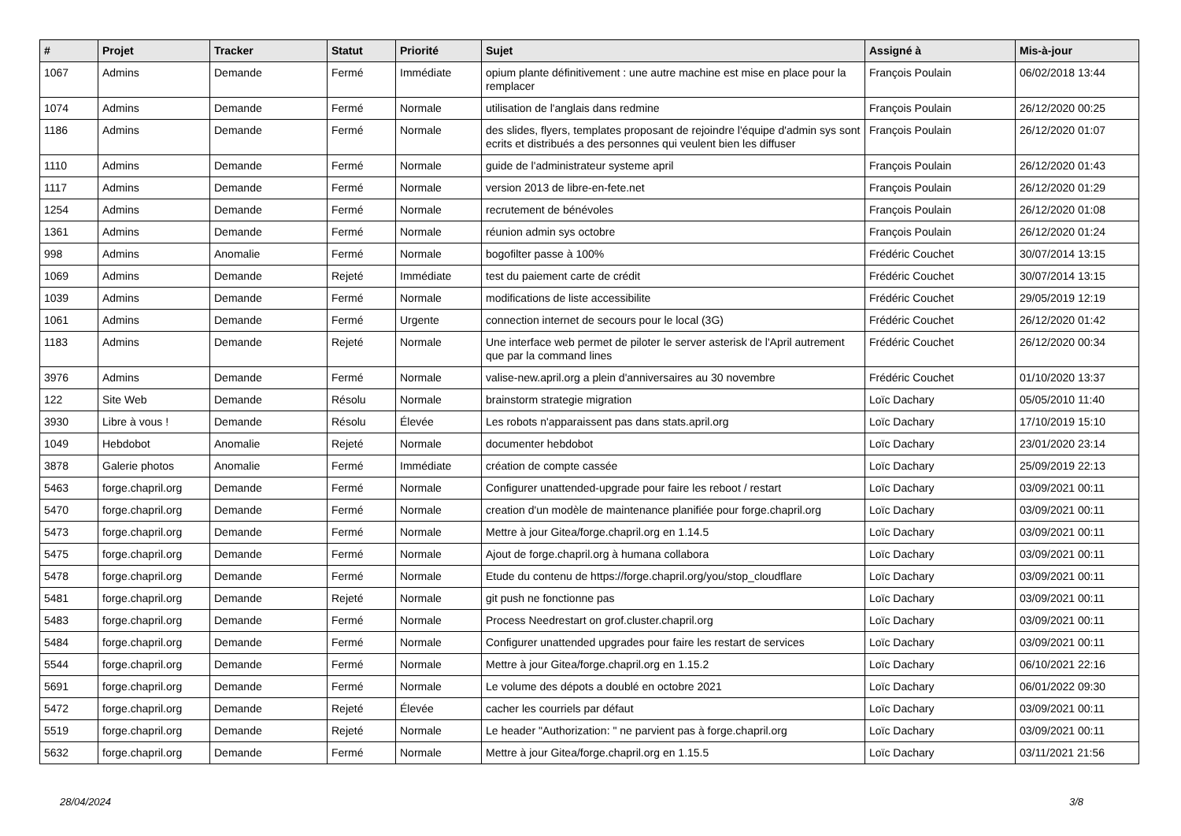| # | Projet | Tracker | Statut | Priorité | Sujet | Assigné à | Mis-à-jour |
| --- | --- | --- | --- | --- | --- | --- | --- |
| 1067 | Admins | Demande | Fermé | Immédiate | opium plante définitivement : une autre machine est mise en place pour la remplacer | François Poulain | 06/02/2018 13:44 |
| 1074 | Admins | Demande | Fermé | Normale | utilisation de l'anglais dans redmine | François Poulain | 26/12/2020 00:25 |
| 1186 | Admins | Demande | Fermé | Normale | des slides, flyers, templates proposant de rejoindre l'équipe d'admin sys sont ecrits et distribués a des personnes qui veulent bien les diffuser | François Poulain | 26/12/2020 01:07 |
| 1110 | Admins | Demande | Fermé | Normale | guide de l'administrateur systeme april | François Poulain | 26/12/2020 01:43 |
| 1117 | Admins | Demande | Fermé | Normale | version 2013 de libre-en-fete.net | François Poulain | 26/12/2020 01:29 |
| 1254 | Admins | Demande | Fermé | Normale | recrutement de bénévoles | François Poulain | 26/12/2020 01:08 |
| 1361 | Admins | Demande | Fermé | Normale | réunion admin sys octobre | François Poulain | 26/12/2020 01:24 |
| 998 | Admins | Anomalie | Fermé | Normale | bogofilter passe à 100% | Frédéric Couchet | 30/07/2014 13:15 |
| 1069 | Admins | Demande | Rejeté | Immédiate | test du paiement carte de crédit | Frédéric Couchet | 30/07/2014 13:15 |
| 1039 | Admins | Demande | Fermé | Normale | modifications de liste accessibilite | Frédéric Couchet | 29/05/2019 12:19 |
| 1061 | Admins | Demande | Fermé | Urgente | connection internet de secours pour le local (3G) | Frédéric Couchet | 26/12/2020 01:42 |
| 1183 | Admins | Demande | Rejeté | Normale | Une interface web permet de piloter le server asterisk de l'April autrement que par la command lines | Frédéric Couchet | 26/12/2020 00:34 |
| 3976 | Admins | Demande | Fermé | Normale | valise-new.april.org a plein d'anniversaires au 30 novembre | Frédéric Couchet | 01/10/2020 13:37 |
| 122 | Site Web | Demande | Résolu | Normale | brainstorm strategie migration | Loïc Dachary | 05/05/2010 11:40 |
| 3930 | Libre à vous ! | Demande | Résolu | Élevée | Les robots n'apparaissent pas dans stats.april.org | Loïc Dachary | 17/10/2019 15:10 |
| 1049 | Hebdobot | Anomalie | Rejeté | Normale | documenter hebdobot | Loïc Dachary | 23/01/2020 23:14 |
| 3878 | Galerie photos | Anomalie | Fermé | Immédiate | création de compte cassée | Loïc Dachary | 25/09/2019 22:13 |
| 5463 | forge.chapril.org | Demande | Fermé | Normale | Configurer unattended-upgrade pour faire les reboot / restart | Loïc Dachary | 03/09/2021 00:11 |
| 5470 | forge.chapril.org | Demande | Fermé | Normale | creation d'un modèle de maintenance planifiée pour forge.chapril.org | Loïc Dachary | 03/09/2021 00:11 |
| 5473 | forge.chapril.org | Demande | Fermé | Normale | Mettre à jour Gitea/forge.chapril.org en 1.14.5 | Loïc Dachary | 03/09/2021 00:11 |
| 5475 | forge.chapril.org | Demande | Fermé | Normale | Ajout de forge.chapril.org à humana collabora | Loïc Dachary | 03/09/2021 00:11 |
| 5478 | forge.chapril.org | Demande | Fermé | Normale | Etude du contenu de https://forge.chapril.org/you/stop_cloudflare | Loïc Dachary | 03/09/2021 00:11 |
| 5481 | forge.chapril.org | Demande | Rejeté | Normale | git push ne fonctionne pas | Loïc Dachary | 03/09/2021 00:11 |
| 5483 | forge.chapril.org | Demande | Fermé | Normale | Process Needrestart on grof.cluster.chapril.org | Loïc Dachary | 03/09/2021 00:11 |
| 5484 | forge.chapril.org | Demande | Fermé | Normale | Configurer unattended upgrades pour faire les restart de services | Loïc Dachary | 03/09/2021 00:11 |
| 5544 | forge.chapril.org | Demande | Fermé | Normale | Mettre à jour Gitea/forge.chapril.org en 1.15.2 | Loïc Dachary | 06/10/2021 22:16 |
| 5691 | forge.chapril.org | Demande | Fermé | Normale | Le volume des dépots a doublé en octobre 2021 | Loïc Dachary | 06/01/2022 09:30 |
| 5472 | forge.chapril.org | Demande | Rejeté | Élevée | cacher les courriels par défaut | Loïc Dachary | 03/09/2021 00:11 |
| 5519 | forge.chapril.org | Demande | Rejeté | Normale | Le header "Authorization: " ne parvient pas à forge.chapril.org | Loïc Dachary | 03/09/2021 00:11 |
| 5632 | forge.chapril.org | Demande | Fermé | Normale | Mettre à jour Gitea/forge.chapril.org en 1.15.5 | Loïc Dachary | 03/11/2021 21:56 |
28/04/2024 3/8